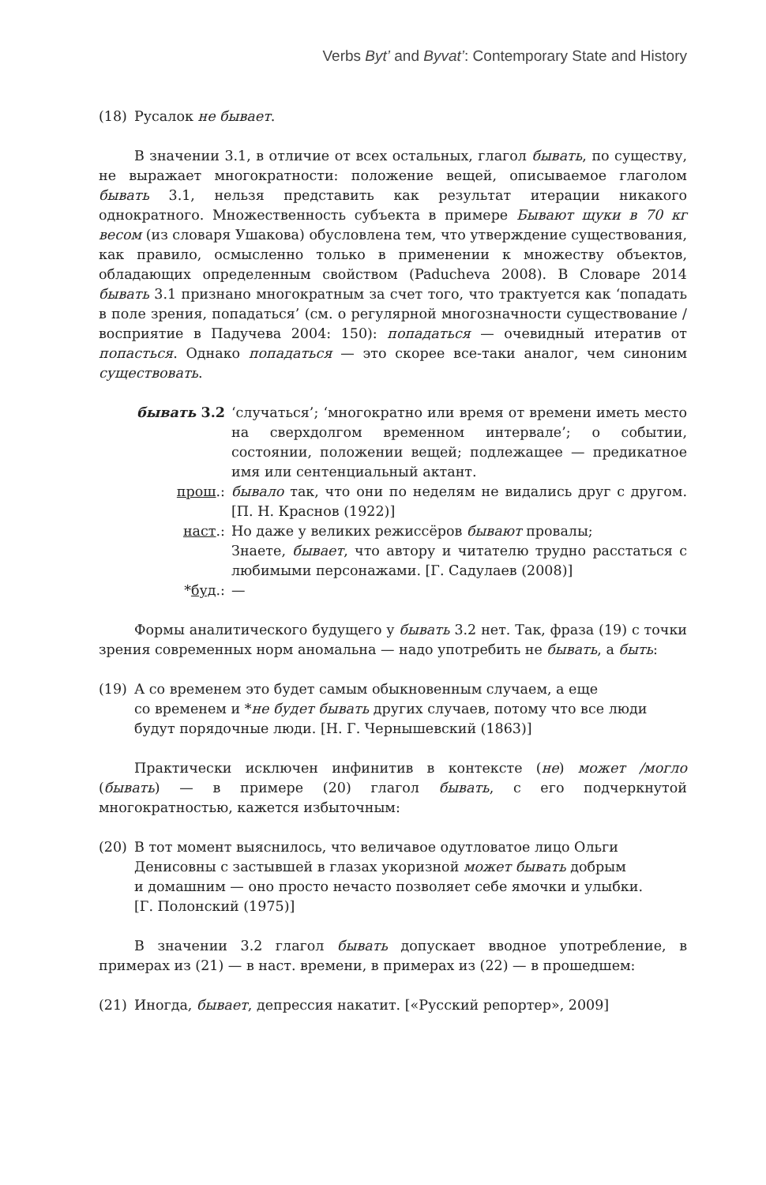Verbs Byt’ and Byvat’: Contemporary State and History
(18) Русалок не бывает.
В значении 3.1, в отличие от всех остальных, глагол бывать, по существу, не выражает многократности: положение вещей, описываемое глаголом бывать 3.1, нельзя представить как результат итерации никакого однократного. Множественность субъекта в примере Бывают щуки в 70 кг весом (из словаря Ушакова) обусловлена тем, что утверждение существования, как правило, осмысленно только в применении к множеству объектов, обладающих определенным свойством (Paducheva 2008). В Словаре 2014 бывать 3.1 признано многократным за счет того, что трактуется как ‘попадать в поле зрения, попадаться’ (см. о регулярной многозначности существование /восприятие в Падучева 2004: 150): попадаться — очевидный итератив от попасться. Однако попадаться — это скорее все-таки аналог, чем синоним существовать.
бывать 3.2 ‘случаться’; ‘многократно или время от времени иметь место на сверхдолгом временном интервале’; о событии, состоянии, положении вещей; подлежащее — предикатное имя или сентенциальный актант.
прош.: бывало так, что они по неделям не видались друг с другом. [П. Н. Краснов (1922)]
наст.: Но даже у великих режиссёров бывают провалы;
Знаете, бывает, что автору и читателю трудно расстаться с любимыми персонажами. [Г. Садулаев (2008)]
*буд.: —
Формы аналитического будущего у бывать 3.2 нет. Так, фраза (19) с точки зрения современных норм аномальна — надо употребить не бывать, а быть:
(19) А со временем это будет самым обыкновенным случаем, а еще
со временем и *не будет бывать других случаев, потому что все люди
будут порядочные люди. [Н. Г. Чернышевский (1863)]
Практически исключен инфинитив в контексте (не) может /могло (бывать) — в примере (20) глагол бывать, с его подчеркнутой многократностью, кажется избыточным:
(20) В тот момент выяснилось, что величавое одутловатое лицо Ольги
Денисовны с застывшей в глазах укоризной может бывать добрым
и домашним — оно просто нечасто позволяет себе ямочки и улыбки.
[Г. Полонский (1975)]
В значении 3.2 глагол бывать допускает вводное употребление, в примерах из (21) — в наст. времени, в примерах из (22) — в прошедшем:
(21) Иногда, бывает, депрессия накатит. [«Русский репортер», 2009]